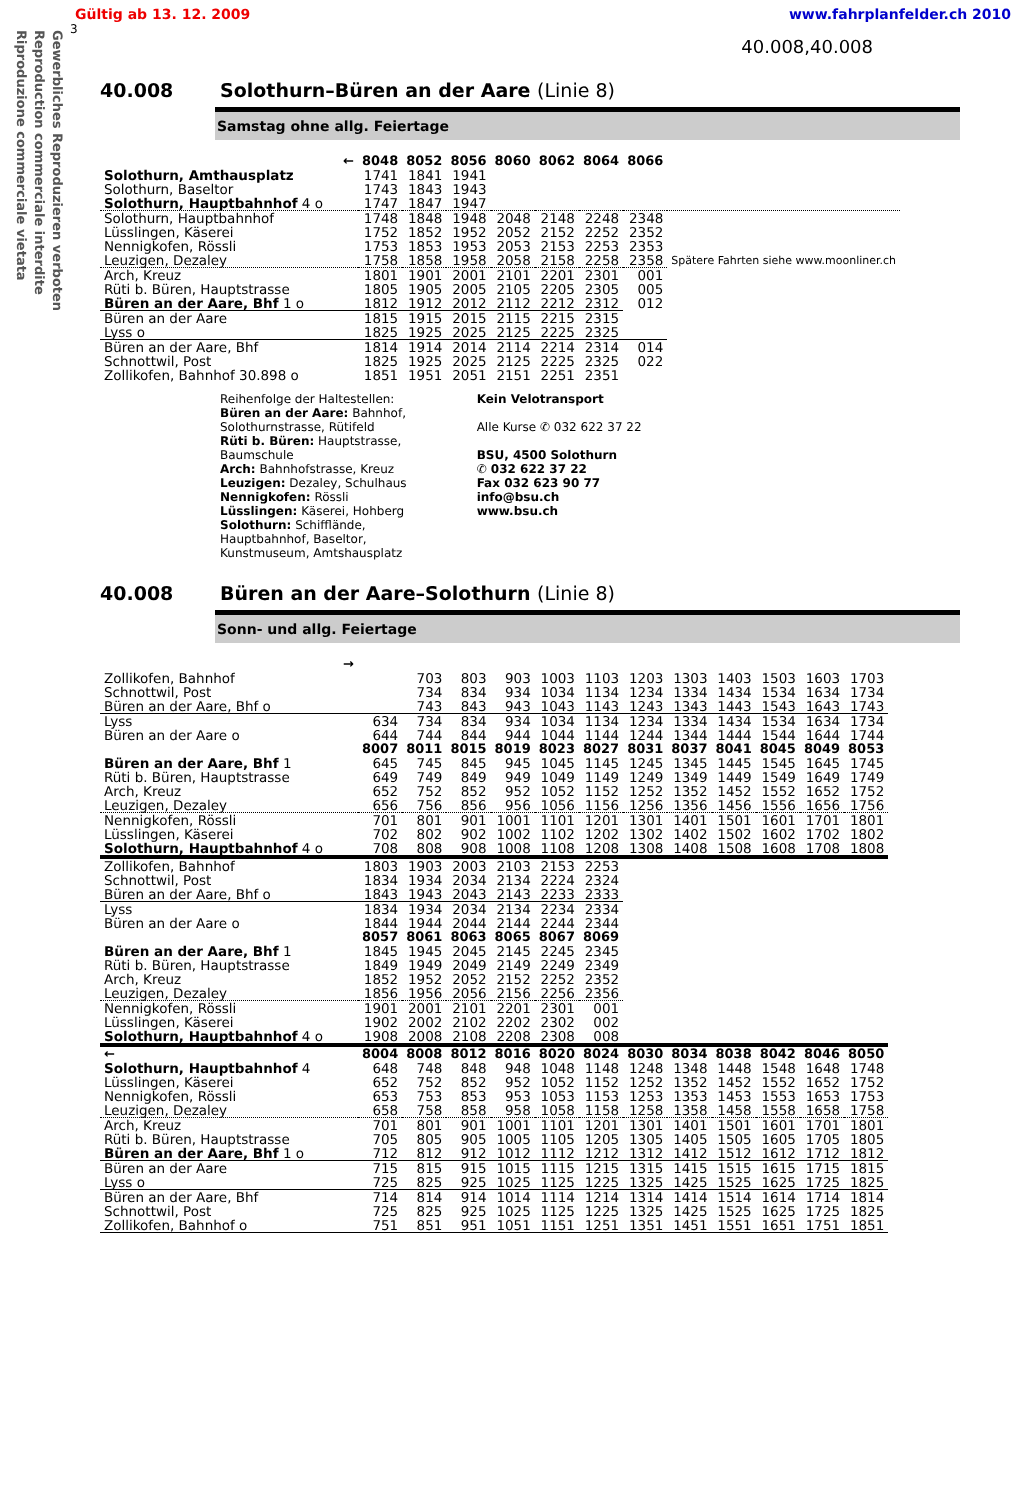Gewerbliches Reproduzieren verboten
Reproduction commerciale interdite
Riproduzione commerciale vietata
Gültig ab 13. 12. 2009 www.fahrplanfelder.ch 2010
3
40.008,40.008
40.008 Solothurn–Büren an der Aare (Linie 8)
Samstag ohne allg. Feiertage
| ← | 8048 | 8052 | 8056 | 8060 | 8062 | 8064 | 8066 | |
| --- | --- | --- | --- | --- | --- | --- | --- | --- |
| Solothurn, Amthausplatz | 1741 | 1841 | 1941 | | | | | |
| Solothurn, Baseltor | 1743 | 1843 | 1943 | | | | | |
| Solothurn, Hauptbahnhof 4 o | 1747 | 1847 | 1947 | | | | | |
| Solothurn, Hauptbahnhof | 1748 | 1848 | 1948 | 2048 | 2148 | 2248 | 2348 | Spätere Fahrten siehe www.moonliner.ch |
| Lüsslingen, Käserei | 1752 | 1852 | 1952 | 2052 | 2152 | 2252 | 2352 | |
| Nennigkofen, Rössli | 1753 | 1853 | 1953 | 2053 | 2153 | 2253 | 2353 | |
| Leuzigen, Dezaley | 1758 | 1858 | 1958 | 2058 | 2158 | 2258 | 2358 | |
| Arch, Kreuz | 1801 | 1901 | 2001 | 2101 | 2201 | 2301 | 001 | |
| Rüti b. Büren, Hauptstrasse | 1805 | 1905 | 2005 | 2105 | 2205 | 2305 | 005 | |
| Büren an der Aare, Bhf 1 o | 1812 | 1912 | 2012 | 2112 | 2212 | 2312 | 012 | |
| Büren an der Aare | 1815 | 1915 | 2015 | 2115 | 2215 | 2315 | | |
| Lyss o | 1825 | 1925 | 2025 | 2125 | 2225 | 2325 | | |
| Büren an der Aare, Bhf | 1814 | 1914 | 2014 | 2114 | 2214 | 2314 | 014 | |
| Schnottwil, Post | 1825 | 1925 | 2025 | 2125 | 2225 | 2325 | 022 | |
| Zollikofen, Bahnhof 30.898 o | 1851 | 1951 | 2051 | 2151 | 2251 | 2351 | | |
Reihenfolge der Haltestellen:
Büren an der Aare: Bahnhof,
Solothurnstrasse, Rütifeld
Rüti b. Büren: Hauptstrasse,
Baumschule
Arch: Bahnhofstrasse, Kreuz
Leuzigen: Dezaley, Schulhaus
Nennigkofen: Rössli
Lüsslingen: Käserei, Hohberg
Solothurn: Schifflände,
Hauptbahnhof, Baseltor,
Kunstmuseum, Amtshausplatz
Kein Velotransport
Alle Kurse ✆ 032 622 37 22
BSU, 4500 Solothurn
✆ 032 622 37 22
Fax 032 623 90 77
info@bsu.ch
www.bsu.ch
40.008 Büren an der Aare–Solothurn (Linie 8)
Sonn- und allg. Feiertage
| → | | | | | | | | | | | | |
| --- | --- | --- | --- | --- | --- | --- | --- | --- | --- | --- | --- | --- |
| Zollikofen, Bahnhof | | 703 | 803 | 903 | 1003 | 1103 | 1203 | 1303 | 1403 | 1503 | 1603 | 1703 |
| Schnottwil, Post | | 734 | 834 | 934 | 1034 | 1134 | 1234 | 1334 | 1434 | 1534 | 1634 | 1734 |
| Büren an der Aare, Bhf o | | 743 | 843 | 943 | 1043 | 1143 | 1243 | 1343 | 1443 | 1543 | 1643 | 1743 |
| Lyss | 634 | 734 | 834 | 934 | 1034 | 1134 | 1234 | 1334 | 1434 | 1534 | 1634 | 1734 |
| Büren an der Aare o | 644 | 744 | 844 | 944 | 1044 | 1144 | 1244 | 1344 | 1444 | 1544 | 1644 | 1744 |
| | 8007 | 8011 | 8015 | 8019 | 8023 | 8027 | 8031 | 8037 | 8041 | 8045 | 8049 | 8053 |
| Büren an der Aare, Bhf 1 | 645 | 745 | 845 | 945 | 1045 | 1145 | 1245 | 1345 | 1445 | 1545 | 1645 | 1745 |
| Rüti b. Büren, Hauptstrasse | 649 | 749 | 849 | 949 | 1049 | 1149 | 1249 | 1349 | 1449 | 1549 | 1649 | 1749 |
| Arch, Kreuz | 652 | 752 | 852 | 952 | 1052 | 1152 | 1252 | 1352 | 1452 | 1552 | 1652 | 1752 |
| Leuzigen, Dezaley | 656 | 756 | 856 | 956 | 1056 | 1156 | 1256 | 1356 | 1456 | 1556 | 1656 | 1756 |
| Nennigkofen, Rössli | 701 | 801 | 901 | 1001 | 1101 | 1201 | 1301 | 1401 | 1501 | 1601 | 1701 | 1801 |
| Lüsslingen, Käserei | 702 | 802 | 902 | 1002 | 1102 | 1202 | 1302 | 1402 | 1502 | 1602 | 1702 | 1802 |
| Solothurn, Hauptbahnhof 4 o | 708 | 808 | 908 | 1008 | 1108 | 1208 | 1308 | 1408 | 1508 | 1608 | 1708 | 1808 |
| Zollikofen, Bahnhof | 1803 | 1903 | 2003 | 2103 | 2153 | 2253 | | | | | | |
| Schnottwil, Post | 1834 | 1934 | 2034 | 2134 | 2224 | 2324 | | | | | | |
| Büren an der Aare, Bhf o | 1843 | 1943 | 2043 | 2143 | 2233 | 2333 | | | | | | |
| Lyss | 1834 | 1934 | 2034 | 2134 | 2234 | 2334 | | | | | | |
| Büren an der Aare o | 1844 | 1944 | 2044 | 2144 | 2244 | 2344 | | | | | | |
| | 8057 | 8061 | 8063 | 8065 | 8067 | 8069 | | | | | | |
| Büren an der Aare, Bhf 1 | 1845 | 1945 | 2045 | 2145 | 2245 | 2345 | | | | | | |
| Rüti b. Büren, Hauptstrasse | 1849 | 1949 | 2049 | 2149 | 2249 | 2349 | | | | | | |
| Arch, Kreuz | 1852 | 1952 | 2052 | 2152 | 2252 | 2352 | | | | | | |
| Leuzigen, Dezaley | 1856 | 1956 | 2056 | 2156 | 2256 | 2356 | | | | | | |
| Nennigkofen, Rössli | 1901 | 2001 | 2101 | 2201 | 2301 | 001 | | | | | | |
| Lüsslingen, Käserei | 1902 | 2002 | 2102 | 2202 | 2302 | 002 | | | | | | |
| Solothurn, Hauptbahnhof 4 o | 1908 | 2008 | 2108 | 2208 | 2308 | 008 | | | | | | |
| ← | 8004 | 8008 | 8012 | 8016 | 8020 | 8024 | 8030 | 8034 | 8038 | 8042 | 8046 | 8050 |
| Solothurn, Hauptbahnhof 4 | 648 | 748 | 848 | 948 | 1048 | 1148 | 1248 | 1348 | 1448 | 1548 | 1648 | 1748 |
| Lüsslingen, Käserei | 652 | 752 | 852 | 952 | 1052 | 1152 | 1252 | 1352 | 1452 | 1552 | 1652 | 1752 |
| Nennigkofen, Rössli | 653 | 753 | 853 | 953 | 1053 | 1153 | 1253 | 1353 | 1453 | 1553 | 1653 | 1753 |
| Leuzigen, Dezaley | 658 | 758 | 858 | 958 | 1058 | 1158 | 1258 | 1358 | 1458 | 1558 | 1658 | 1758 |
| Arch, Kreuz | 701 | 801 | 901 | 1001 | 1101 | 1201 | 1301 | 1401 | 1501 | 1601 | 1701 | 1801 |
| Rüti b. Büren, Hauptstrasse | 705 | 805 | 905 | 1005 | 1105 | 1205 | 1305 | 1405 | 1505 | 1605 | 1705 | 1805 |
| Büren an der Aare, Bhf 1 o | 712 | 812 | 912 | 1012 | 1112 | 1212 | 1312 | 1412 | 1512 | 1612 | 1712 | 1812 |
| Büren an der Aare | 715 | 815 | 915 | 1015 | 1115 | 1215 | 1315 | 1415 | 1515 | 1615 | 1715 | 1815 |
| Lyss o | 725 | 825 | 925 | 1025 | 1125 | 1225 | 1325 | 1425 | 1525 | 1625 | 1725 | 1825 |
| Büren an der Aare, Bhf | 714 | 814 | 914 | 1014 | 1114 | 1214 | 1314 | 1414 | 1514 | 1614 | 1714 | 1814 |
| Schnottwil, Post | 725 | 825 | 925 | 1025 | 1125 | 1225 | 1325 | 1425 | 1525 | 1625 | 1725 | 1825 |
| Zollikofen, Bahnhof o | 751 | 851 | 951 | 1051 | 1151 | 1251 | 1351 | 1451 | 1551 | 1651 | 1751 | 1851 |